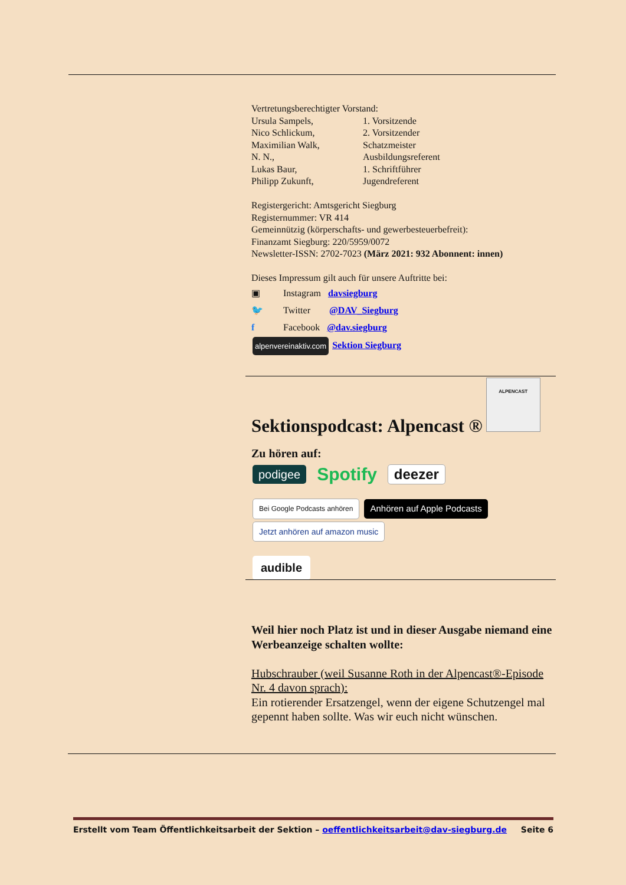Vertretungsberechtigter Vorstand:
Ursula Sampels, 1. Vorsitzende
Nico Schlickum, 2. Vorsitzender
Maximilian Walk, Schatzmeister
N. N., Ausbildungsreferent
Lukas Baur, 1. Schriftführer
Philipp Zukunft, Jugendreferent
Registergericht: Amtsgericht Siegburg
Registernummer: VR 414
Gemeinnützig (körperschafts- und gewerbesteuerbefreit):
Finanzamt Siegburg: 220/5959/0072
Newsletter-ISSN: 2702-7023 (März 2021: 932 Abonnent: innen)
Dieses Impressum gilt auch für unsere Auftritte bei:
▣ Instagram davsiegburg
🐦 Twitter @DAV_Siegburg
f Facebook @dav.siegburg
alpenvereinaktiv.com Sektion Siegburg
Sektionspodcast: Alpencast ®
ALPENCAST
Zu hören auf:
podigee Spotify deezer
Bei Google Podcasts anhören Anhören auf Apple Podcasts Jetzt anhören auf amazon music
audible
Weil hier noch Platz ist und in dieser Ausgabe niemand eine Werbeanzeige schalten wollte:
Hubschrauber (weil Susanne Roth in der Alpencast®-Episode Nr. 4 davon sprach):
Ein rotierender Ersatzengel, wenn der eigene Schutzengel mal gepennt haben sollte. Was wir euch nicht wünschen.
Erstellt vom Team Öffentlichkeitsarbeit der Sektion – oeffentlichkeitsarbeit@dav-siegburg.de Seite 6